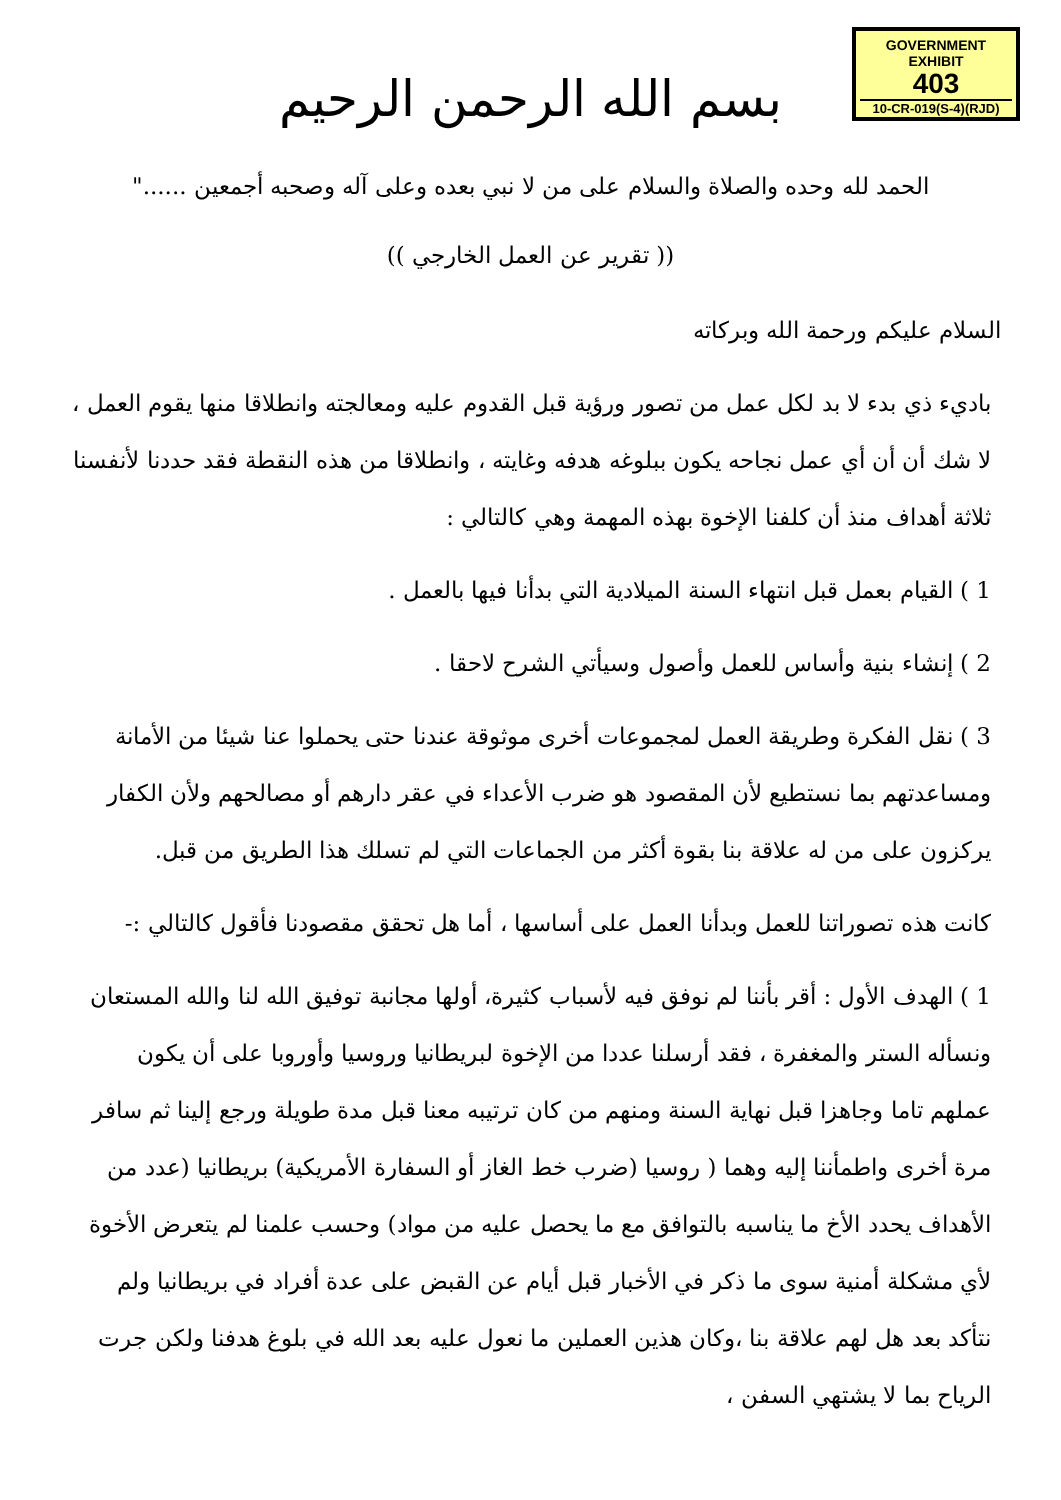GOVERNMENT
EXHIBIT
403
10-CR-019(S-4)(RJD)
بسم الله الرحمن الرحيم
الحمد لله وحده والصلاة والسلام على من لا نبي بعده وعلى آله وصحبه أجمعين ......"
(( تقرير عن العمل الخارجي ))
السلام عليكم ورحمة الله وبركاته
باديء ذي بدء لا بد لكل عمل من تصور ورؤية قبل القدوم عليه ومعالجته وانطلاقا منها يقوم العمل ، لا شك أن أن أي عمل نجاحه يكون ببلوغه هدفه وغايته ، وانطلاقا من هذه النقطة فقد حددنا لأنفسنا ثلاثة أهداف منذ أن كلفنا الإخوة بهذه المهمة وهي كالتالي :
1 ) القيام بعمل قبل انتهاء السنة الميلادية التي بدأنا فيها بالعمل .
2 ) إنشاء بنية وأساس للعمل وأصول وسيأتي الشرح لاحقا .
3 ) نقل الفكرة وطريقة العمل لمجموعات أخرى موثوقة عندنا حتى يحملوا عنا شيئا من الأمانة ومساعدتهم بما نستطيع لأن المقصود هو ضرب الأعداء في عقر دارهم أو مصالحهم ولأن الكفار يركزون على من له علاقة بنا بقوة أكثر من الجماعات التي لم تسلك هذا الطريق من قبل.
كانت هذه تصوراتنا للعمل وبدأنا العمل على أساسها ، أما هل تحقق مقصودنا فأقول كالتالي :-
1 ) الهدف الأول : أقر بأننا لم نوفق فيه لأسباب كثيرة، أولها مجانبة توفيق الله لنا والله المستعان ونسأله الستر والمغفرة ، فقد أرسلنا عددا من الإخوة لبريطانيا وروسيا وأوروبا على أن يكون عملهم تاما وجاهزا قبل نهاية السنة ومنهم من كان ترتيبه معنا قبل مدة طويلة ورجع إلينا ثم سافر مرة أخرى واطمأننا إليه وهما ( روسيا (ضرب خط الغاز أو السفارة الأمريكية) بريطانيا (عدد من الأهداف يحدد الأخ ما يناسبه بالتوافق مع ما يحصل عليه من مواد) وحسب علمنا لم يتعرض الأخوة لأي مشكلة أمنية سوى ما ذكر في الأخبار قبل أيام عن القبض على عدة أفراد في بريطانيا ولم نتأكد بعد هل لهم علاقة بنا ،وكان هذين العملين ما نعول عليه بعد الله في بلوغ هدفنا ولكن جرت الرياح بما لا يشتهي السفن ،